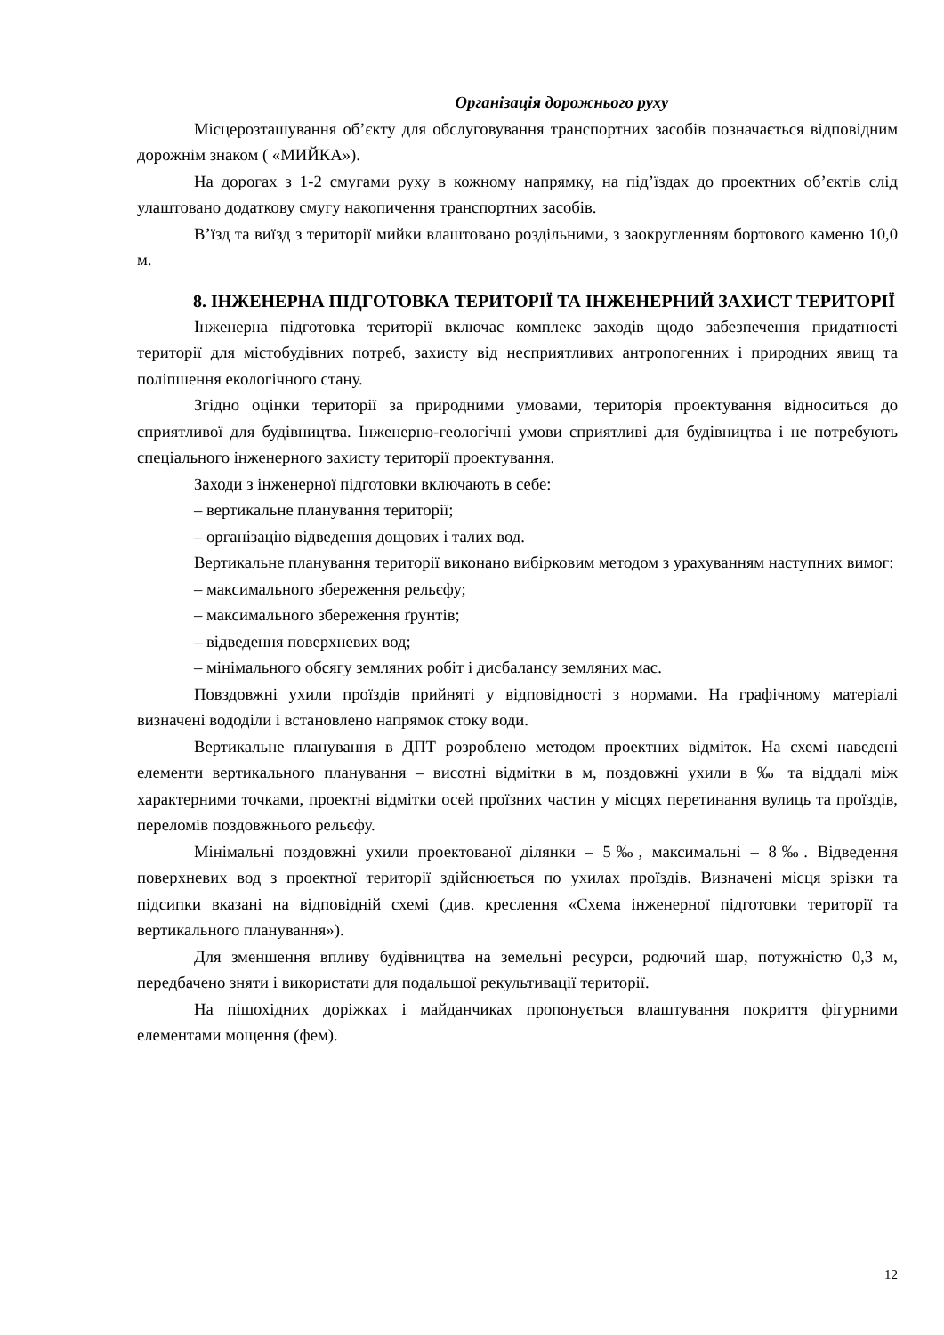Організація дорожнього руху
Місцерозташування об’єкту для обслуговування транспортних засобів позначається відповідним дорожнім знаком ( «МИЙКА»).
На дорогах з 1-2 смугами руху в кожному напрямку, на під’їздах до проектних об’єктів слід улаштовано додаткову смугу накопичення транспортних засобів.
В’їзд та виїзд з території мийки влаштовано роздільними, з заокругленням бортового каменю 10,0 м.
8. ІНЖЕНЕРНА ПІДГОТОВКА ТЕРИТОРІЇ ТА ІНЖЕНЕРНИЙ ЗАХИСТ ТЕРИТОРІЇ
Інженерна підготовка території включає комплекс заходів щодо забезпечення придатності території для містобудівних потреб, захисту від несприятливих антропогенних і природних явищ та поліпшення екологічного стану.
Згідно оцінки території за природними умовами, територія проектування відноситься до сприятливої для будівництва. Інженерно-геологічні умови сприятливі для будівництва і не потребують спеціального інженерного захисту території проектування.
Заходи з інженерної підготовки включають в себе:
– вертикальне планування території;
– організацію відведення дощових і талих вод.
Вертикальне планування території виконано вибірковим методом з урахуванням наступних вимог:
– максимального збереження рельєфу;
– максимального збереження ґрунтів;
– відведення поверхневих вод;
– мінімального обсягу земляних робіт і дисбалансу земляних мас.
Повздовжні ухили проїздів прийняті у відповідності з нормами. На графічному матеріалі визначені вододіли і встановлено напрямок стоку води.
Вертикальне планування в ДПТ розроблено методом проектних відміток. На схемі наведені елементи вертикального планування – висотні відмітки в м, поздовжні ухили в ‰ та віддалі між характерними точками, проектні відмітки осей проїзних частин у місцях перетинання вулиць та проїздів, переломів поздовжнього рельєфу.
Мінімальні поздовжні ухили проектованої ділянки – 5‰, максимальні – 8‰. Відведення поверхневих вод з проектної території здійснюється по ухилах проїздів. Визначені місця зрізки та підсипки вказані на відповідній схемі (див. креслення «Схема інженерної підготовки території та вертикального планування»).
Для зменшення впливу будівництва на земельні ресурси, родючий шар, потужністю 0,3 м, передбачено зняти і використати для подальшої рекультивації території.
На пішохідних доріжках і майданчиках пропонується влаштування покриття фігурними елементами мощення (фем).
12